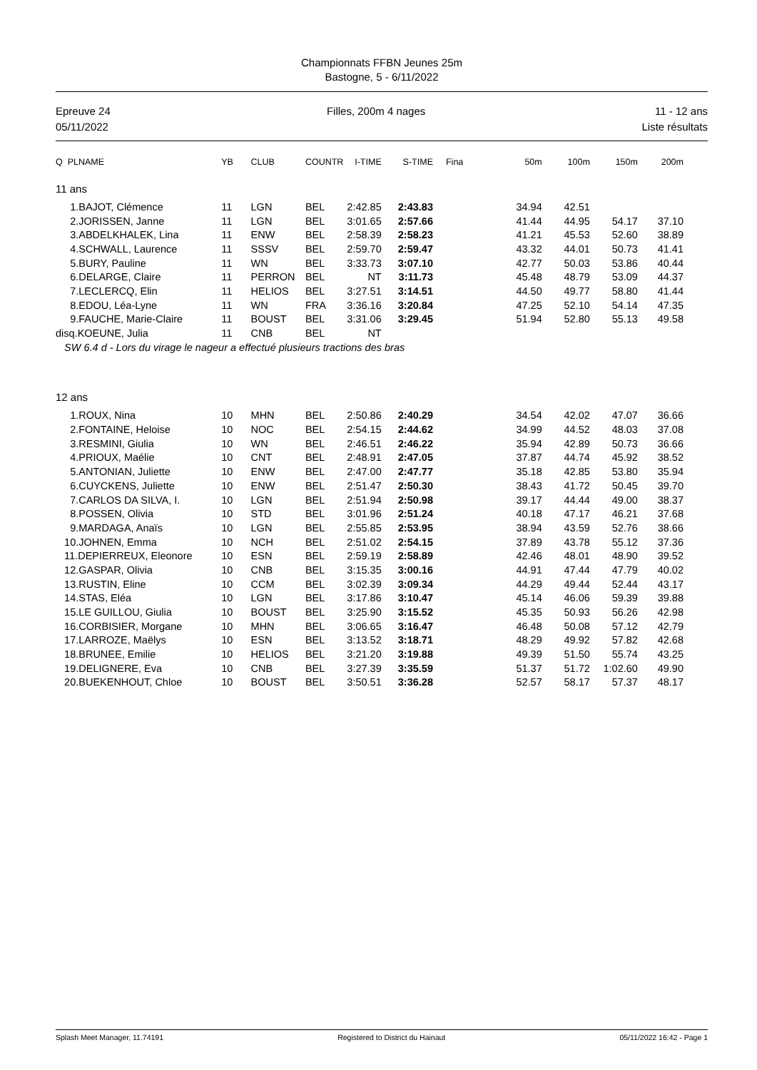Championnats FFBN Jeunes 25m
Bastogne, 5 - 6/11/2022
Epreuve 24
05/11/2022
Filles, 200m 4 nages 11 - 12 ans
Liste résultats
| Q PLNAME | YB | CLUB | COUNTR | I-TIME | S-TIME | Fina | 50m | 100m | 150m | 200m |
| --- | --- | --- | --- | --- | --- | --- | --- | --- | --- | --- |
| 11 ans | | | | | | | | | | |
| 1.BAJOT, Clémence | 11 | LGN | BEL | 2:42.85 | 2:43.83 | | 34.94 | 42.51 | | |
| 2.JORISSEN, Janne | 11 | LGN | BEL | 3:01.65 | 2:57.66 | | 41.44 | 44.95 | 54.17 | 37.10 |
| 3.ABDELKHALEK, Lina | 11 | ENW | BEL | 2:58.39 | 2:58.23 | | 41.21 | 45.53 | 52.60 | 38.89 |
| 4.SCHWALL, Laurence | 11 | SSSV | BEL | 2:59.70 | 2:59.47 | | 43.32 | 44.01 | 50.73 | 41.41 |
| 5.BURY, Pauline | 11 | WN | BEL | 3:33.73 | 3:07.10 | | 42.77 | 50.03 | 53.86 | 40.44 |
| 6.DELARGE, Claire | 11 | PERRON | BEL | NT | 3:11.73 | | 45.48 | 48.79 | 53.09 | 44.37 |
| 7.LECLERCQ, Elin | 11 | HELIOS | BEL | 3:27.51 | 3:14.51 | | 44.50 | 49.77 | 58.80 | 41.44 |
| 8.EDOU, Léa-Lyne | 11 | WN | FRA | 3:36.16 | 3:20.84 | | 47.25 | 52.10 | 54.14 | 47.35 |
| 9.FAUCHE, Marie-Claire | 11 | BOUST | BEL | 3:31.06 | 3:29.45 | | 51.94 | 52.80 | 55.13 | 49.58 |
| disq.KOEUNE, Julia | 11 | CNB | BEL | NT | | | | | | |
| SW 6.4 d - Lors du virage le nageur a effectué plusieurs tractions des bras | | | | | | | | | | |
| 12 ans | | | | | | | | | | |
| 1.ROUX, Nina | 10 | MHN | BEL | 2:50.86 | 2:40.29 | | 34.54 | 42.02 | 47.07 | 36.66 |
| 2.FONTAINE, Heloise | 10 | NOC | BEL | 2:54.15 | 2:44.62 | | 34.99 | 44.52 | 48.03 | 37.08 |
| 3.RESMINI, Giulia | 10 | WN | BEL | 2:46.51 | 2:46.22 | | 35.94 | 42.89 | 50.73 | 36.66 |
| 4.PRIOUX, Maélie | 10 | CNT | BEL | 2:48.91 | 2:47.05 | | 37.87 | 44.74 | 45.92 | 38.52 |
| 5.ANTONIAN, Juliette | 10 | ENW | BEL | 2:47.00 | 2:47.77 | | 35.18 | 42.85 | 53.80 | 35.94 |
| 6.CUYCKENS, Juliette | 10 | ENW | BEL | 2:51.47 | 2:50.30 | | 38.43 | 41.72 | 50.45 | 39.70 |
| 7.CARLOS DA SILVA, I. | 10 | LGN | BEL | 2:51.94 | 2:50.98 | | 39.17 | 44.44 | 49.00 | 38.37 |
| 8.POSSEN, Olivia | 10 | STD | BEL | 3:01.96 | 2:51.24 | | 40.18 | 47.17 | 46.21 | 37.68 |
| 9.MARDAGA, Anaïs | 10 | LGN | BEL | 2:55.85 | 2:53.95 | | 38.94 | 43.59 | 52.76 | 38.66 |
| 10.JOHNEN, Emma | 10 | NCH | BEL | 2:51.02 | 2:54.15 | | 37.89 | 43.78 | 55.12 | 37.36 |
| 11.DEPIERREUX, Eleonore | 10 | ESN | BEL | 2:59.19 | 2:58.89 | | 42.46 | 48.01 | 48.90 | 39.52 |
| 12.GASPAR, Olivia | 10 | CNB | BEL | 3:15.35 | 3:00.16 | | 44.91 | 47.44 | 47.79 | 40.02 |
| 13.RUSTIN, Eline | 10 | CCM | BEL | 3:02.39 | 3:09.34 | | 44.29 | 49.44 | 52.44 | 43.17 |
| 14.STAS, Eléa | 10 | LGN | BEL | 3:17.86 | 3:10.47 | | 45.14 | 46.06 | 59.39 | 39.88 |
| 15.LE GUILLOU, Giulia | 10 | BOUST | BEL | 3:25.90 | 3:15.52 | | 45.35 | 50.93 | 56.26 | 42.98 |
| 16.CORBISIER, Morgane | 10 | MHN | BEL | 3:06.65 | 3:16.47 | | 46.48 | 50.08 | 57.12 | 42.79 |
| 17.LARROZE, Maëlys | 10 | ESN | BEL | 3:13.52 | 3:18.71 | | 48.29 | 49.92 | 57.82 | 42.68 |
| 18.BRUNEE, Emilie | 10 | HELIOS | BEL | 3:21.20 | 3:19.88 | | 49.39 | 51.50 | 55.74 | 43.25 |
| 19.DELIGNERE, Eva | 10 | CNB | BEL | 3:27.39 | 3:35.59 | | 51.37 | 51.72 | 1:02.60 | 49.90 |
| 20.BUEKENHOUT, Chloe | 10 | BOUST | BEL | 3:50.51 | 3:36.28 | | 52.57 | 58.17 | 57.37 | 48.17 |
Splash Meet Manager, 11.74191 Registered to District du Hainaut 05/11/2022 16:42 - Page 1